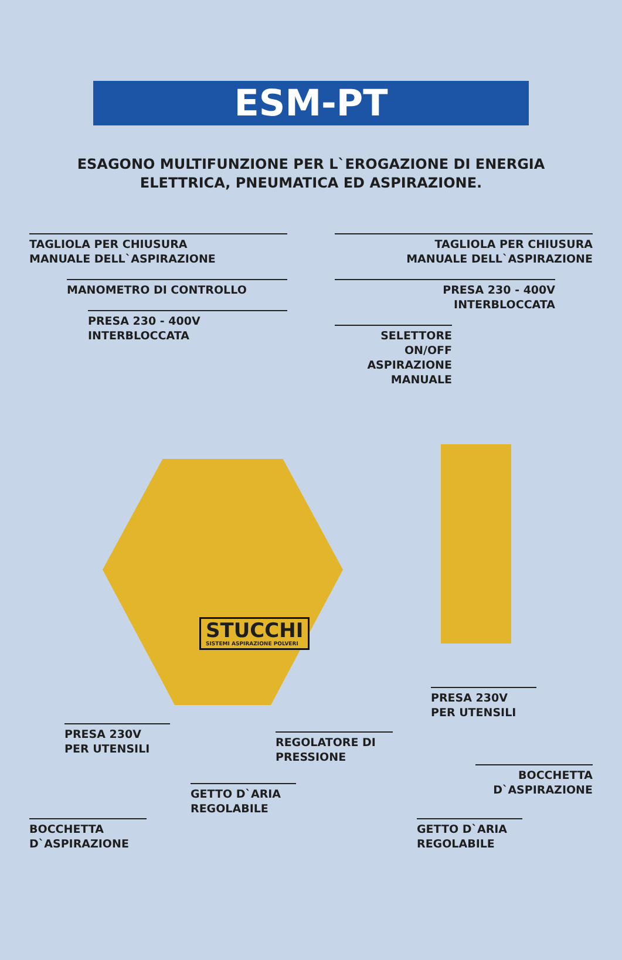ESM-PT
ESAGONO MULTIFUNZIONE PER L`EROGAZIONE DI ENERGIA
ELETTRICA, PNEUMATICA ED ASPIRAZIONE.
STUCCHI
SISTEMI ASPIRAZIONE POLVERI
TAGLIOLA PER CHIUSURA
MANUALE DELL`ASPIRAZIONE
MANOMETRO DI CONTROLLO
PRESA 230 - 400V
INTERBLOCCATA
TAGLIOLA PER CHIUSURA
MANUALE DELL`ASPIRAZIONE
PRESA 230 - 400V
INTERBLOCCATA
SELETTORE ON/OFF
ASPIRAZIONE MANUALE
PRESA 230V
PER UTENSILI
REGOLATORE DI
PRESSIONE
GETTO D`ARIA
REGOLABILE
BOCCHETTA
D`ASPIRAZIONE
PRESA 230V
PER UTENSILI
BOCCHETTA
D`ASPIRAZIONE
GETTO D`ARIA
REGOLABILE